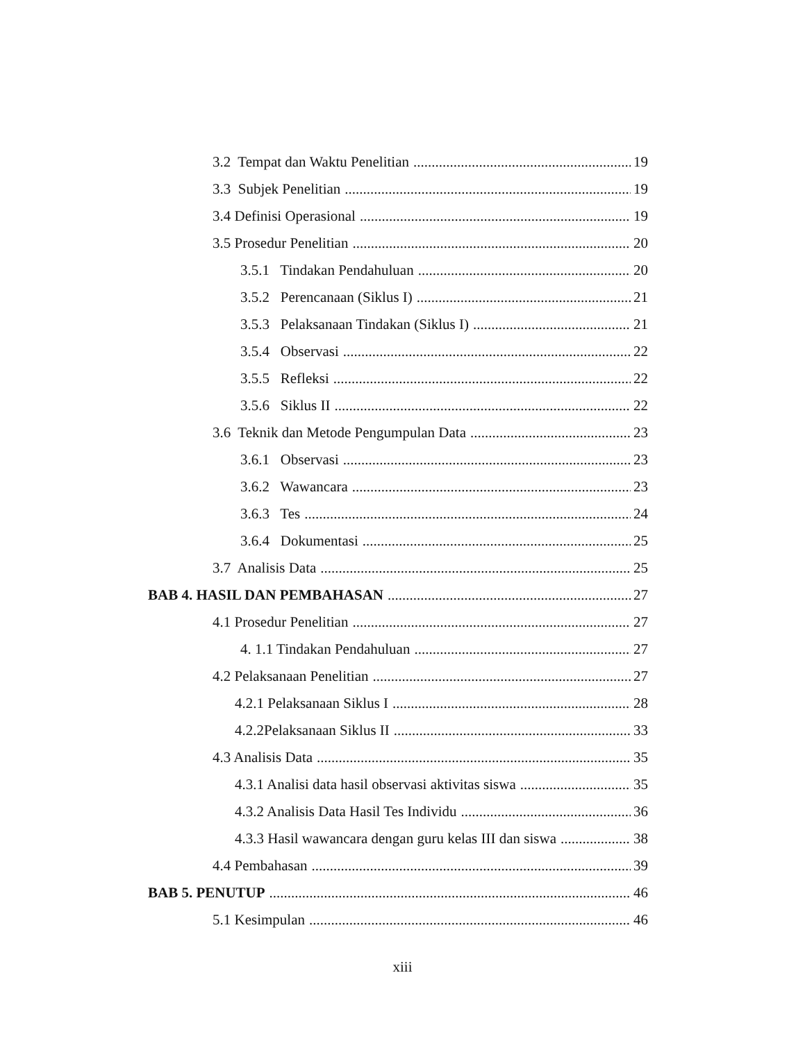3.2 Tempat dan Waktu Penelitian 19
3.3 Subjek Penelitian 19
3.4 Definisi Operasional 19
3.5 Prosedur Penelitian 20
3.5.1 Tindakan Pendahuluan 20
3.5.2 Perencanaan (Siklus I) 21
3.5.3 Pelaksanaan Tindakan (Siklus I) 21
3.5.4 Observasi 22
3.5.5 Refleksi 22
3.5.6 Siklus II 22
3.6 Teknik dan Metode Pengumpulan Data 23
3.6.1 Observasi 23
3.6.2 Wawancara 23
3.6.3 Tes 24
3.6.4 Dokumentasi 25
3.7 Analisis Data 25
BAB 4. HASIL DAN PEMBAHASAN 27
4.1 Prosedur Penelitian 27
4. 1.1 Tindakan Pendahuluan 27
4.2 Pelaksanaan Penelitian 27
4.2.1 Pelaksanaan Siklus I 28
4.2.2Pelaksanaan Siklus II 33
4.3 Analisis Data 35
4.3.1 Analisi data hasil observasi aktivitas siswa 35
4.3.2 Analisis Data Hasil Tes Individu 36
4.3.3 Hasil wawancara dengan guru kelas III dan siswa 38
4.4 Pembahasan 39
BAB 5. PENUTUP 46
5.1 Kesimpulan 46
xiii